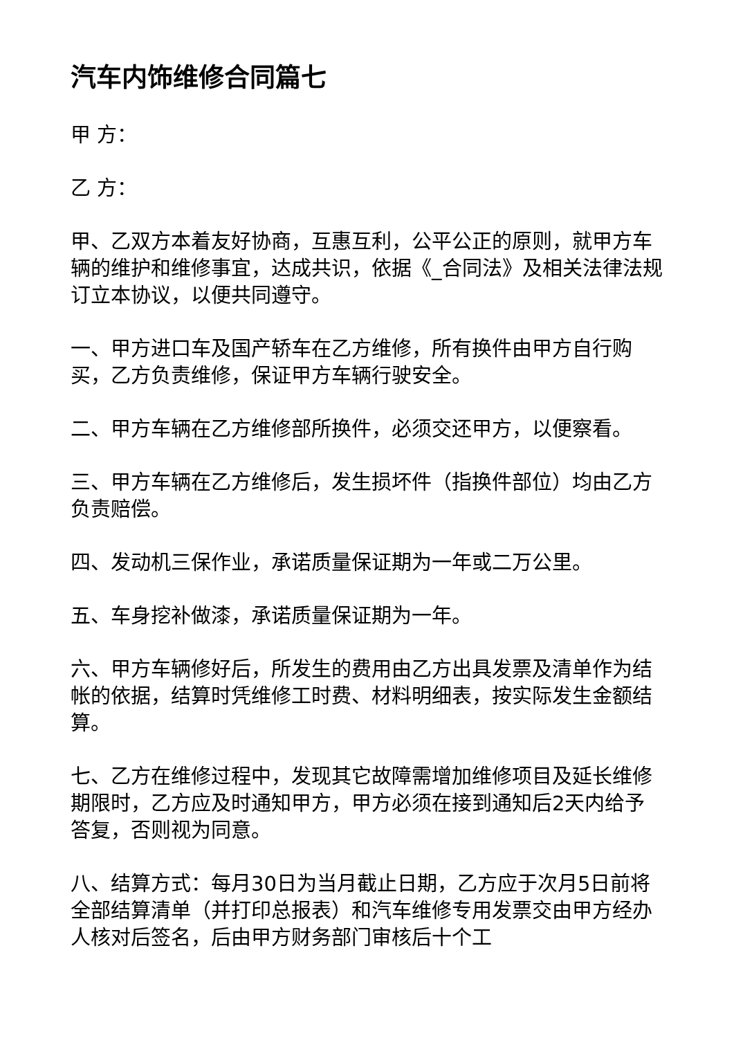汽车内饰维修合同篇七
甲 方：
乙 方：
甲、乙双方本着友好协商，互惠互利，公平公正的原则，就甲方车辆的维护和维修事宜，达成共识，依据《_合同法》及相关法律法规订立本协议，以便共同遵守。
一、甲方进口车及国产轿车在乙方维修，所有换件由甲方自行购买，乙方负责维修，保证甲方车辆行驶安全。
二、甲方车辆在乙方维修部所换件，必须交还甲方，以便察看。
三、甲方车辆在乙方维修后，发生损坏件（指换件部位）均由乙方负责赔偿。
四、发动机三保作业，承诺质量保证期为一年或二万公里。
五、车身挖补做漆，承诺质量保证期为一年。
六、甲方车辆修好后，所发生的费用由乙方出具发票及清单作为结帐的依据，结算时凭维修工时费、材料明细表，按实际发生金额结算。
七、乙方在维修过程中，发现其它故障需增加维修项目及延长维修期限时，乙方应及时通知甲方，甲方必须在接到通知后2天内给予答复，否则视为同意。
八、结算方式：每月30日为当月截止日期，乙方应于次月5日前将全部结算清单（并打印总报表）和汽车维修专用发票交由甲方经办人核对后签名，后由甲方财务部门审核后十个工